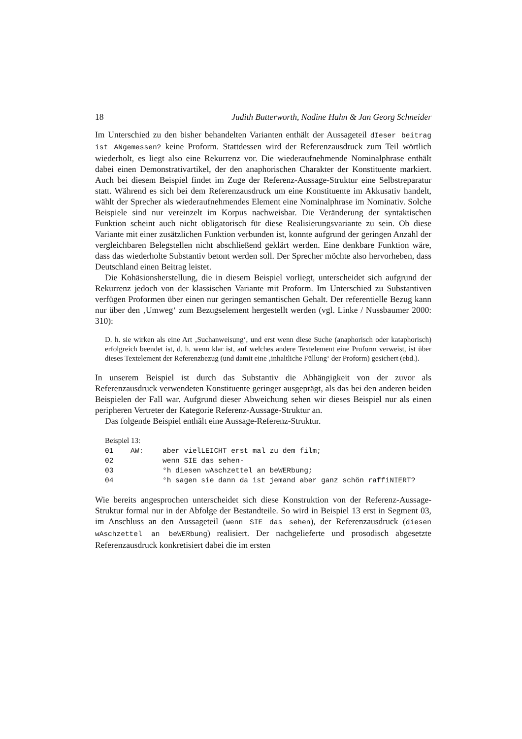18 Judith Butterworth, Nadine Hahn & Jan Georg Schneider
Im Unterschied zu den bisher behandelten Varianten enthält der Aussageteil dIeser beitrag ist ANgemessen? keine Proform. Stattdessen wird der Referenzausdruck zum Teil wörtlich wiederholt, es liegt also eine Rekurrenz vor. Die wiederaufnehmende Nominalphrase enthält dabei einen Demonstrativartikel, der den anaphorischen Charakter der Konstituente markiert. Auch bei diesem Beispiel findet im Zuge der Referenz-Aussage-Struktur eine Selbstreparatur statt. Während es sich bei dem Referenzausdruck um eine Konstituente im Akkusativ handelt, wählt der Sprecher als wiederaufnehmendes Element eine Nominalphrase im Nominativ. Solche Beispiele sind nur vereinzelt im Korpus nachweisbar. Die Veränderung der syntaktischen Funktion scheint auch nicht obligatorisch für diese Realisierungsvariante zu sein. Ob diese Variante mit einer zusätzlichen Funktion verbunden ist, konnte aufgrund der geringen Anzahl der vergleichbaren Belegstellen nicht abschließend geklärt werden. Eine denkbare Funktion wäre, dass das wiederholte Substantiv betont werden soll. Der Sprecher möchte also hervorheben, dass Deutschland einen Beitrag leistet.
Die Kohäsionsherstellung, die in diesem Beispiel vorliegt, unterscheidet sich aufgrund der Rekurrenz jedoch von der klassischen Variante mit Proform. Im Unterschied zu Substantiven verfügen Proformen über einen nur geringen semantischen Gehalt. Der referentielle Bezug kann nur über den ‚Umweg‘ zum Bezugselement hergestellt werden (vgl. Linke / Nussbaumer 2000: 310):
D. h. sie wirken als eine Art ‚Suchanweisung‘, und erst wenn diese Suche (anaphorisch oder kataphorisch) erfolgreich beendet ist, d. h. wenn klar ist, auf welches andere Textelement eine Proform verweist, ist über dieses Textelement der Referenzbezug (und damit eine ‚inhaltliche Füllung‘ der Proform) gesichert (ebd.).
In unserem Beispiel ist durch das Substantiv die Abhängigkeit von der zuvor als Referenzausdruck verwendeten Konstituente geringer ausgeprägt, als das bei den anderen beiden Beispielen der Fall war. Aufgrund dieser Abweichung sehen wir dieses Beispiel nur als einen peripheren Vertreter der Kategorie Referenz-Aussage-Struktur an.
Das folgende Beispiel enthält eine Aussage-Referenz-Struktur.
Beispiel 13:
| 01 | AW: | aber vielLEICHT erst mal zu dem film; |
| 02 | | wenn SIE das sehen- |
| 03 | | °h diesen wAschzettel an beWERbung; |
| 04 | | °h sagen sie dann da ist jemand aber ganz schön raffiNIERT? |
Wie bereits angesprochen unterscheidet sich diese Konstruktion von der Referenz-Aussage-Struktur formal nur in der Abfolge der Bestandteile. So wird in Beispiel 13 erst in Segment 03, im Anschluss an den Aussageteil (wenn SIE das sehen), der Referenzausdruck (diesen wAschzettel an beWERbung) realisiert. Der nachgelieferte und prosodisch abgesetzte Referenzausdruck konkretisiert dabei die im ersten